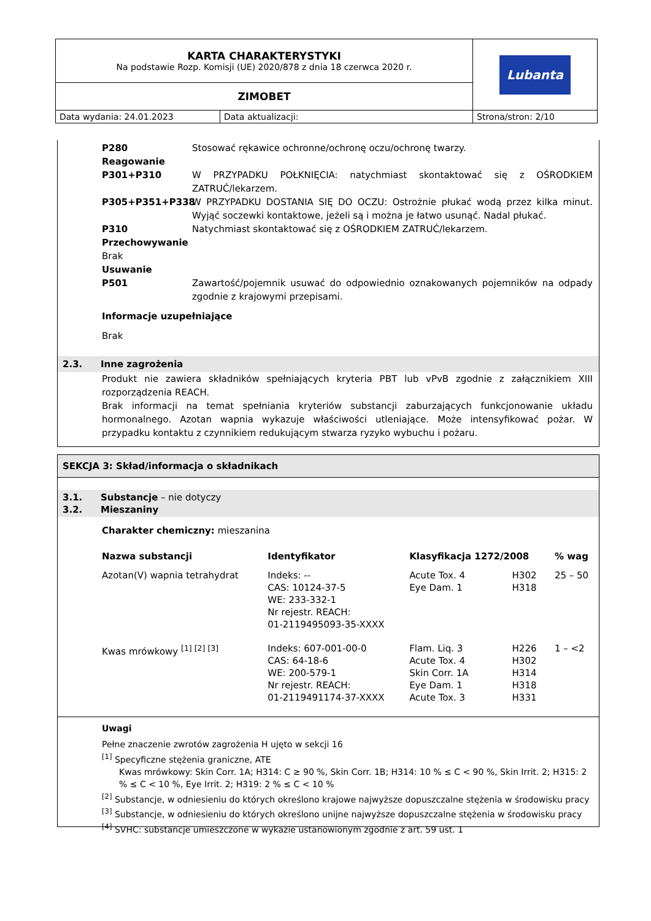| KARTA CHARAKTERYSTYKI Na podstawie Rozp. Komisji (UE) 2020/878 z dnia 18 czerwca 2020 r. | Lubanta |
| ZIMOBET | |
| Data wydania: 24.01.2023 Data aktualizacji: Strona/stron: 2/10 | |
P280 Stosować rękawice ochronne/ochronę oczu/ochronę twarzy.
Reagowanie
P301+P310 W PRZYPADKU POŁKNIĘCIA: natychmiast skontaktować się z OŚRODKIEM ZATRUĆ/lekarzem.
P305+P351+P338 W PRZYPADKU DOSTANIA SIĘ DO OCZU: Ostrożnie płukać wodą przez kilka minut. Wyjąć soczewki kontaktowe, jeżeli są i można je łatwo usunąć. Nadal płukać.
P310 Natychmiast skontaktować się z OŚRODKIEM ZATRUĆ/lekarzem.
Przechowywanie
Brak
Usuwanie
P501 Zawartość/pojemnik usuwać do odpowiednio oznakowanych pojemników na odpady zgodnie z krajowymi przepisami.
Informacje uzupełniające
Brak
2.3. Inne zagrożenia
Produkt nie zawiera składników spełniających kryteria PBT lub vPvB zgodnie z załącznikiem XIII rozporządzenia REACH.
Brak informacji na temat spełniania kryteriów substancji zaburzających funkcjonowanie układu hormonalnego. Azotan wapnia wykazuje właściwości utleniające. Może intensyfikować pożar. W przypadku kontaktu z czynnikiem redukującym stwarza ryzyko wybuchu i pożaru.
SEKCJA 3: Skład/informacja o składnikach
3.1. Substancje – nie dotyczy
3.2. Mieszaniny
Charakter chemiczny: mieszanina
| Nazwa substancji | Identyfikator | Klasyfikacja 1272/2008 | | % wag |
| --- | --- | --- | --- | --- |
| Azotan(V) wapnia tetrahydrat | Indeks: -- CAS: 10124-37-5 WE: 233-332-1 Nr rejestr. REACH: 01-2119495093-35-XXXX | Acute Tox. 4 Eye Dam. 1 | H302 H318 | 25 – 50 |
| Kwas mrówkowy <sup>[1] [2] [3]</sup> | Indeks: 607-001-00-0 CAS: 64-18-6 WE: 200-579-1 Nr rejestr. REACH: 01-2119491174-37-XXXX | Flam. Liq. 3 Acute Tox. 4 Skin Corr. 1A Eye Dam. 1 Acute Tox. 3 | H226 H302 H314 H318 H331 | 1 – <2 |
Uwagi
Pełne znaczenie zwrotów zagrożenia H ujęto w sekcji 16
<sup>[1]</sup> Specyficzne stężenia graniczne, ATE
Kwas mrówkowy: Skin Corr. 1A; H314: C ≥ 90 %, Skin Corr. 1B; H314: 10 % ≤ C < 90 %, Skin Irrit. 2; H315: 2 % ≤ C < 10 %, Eye Irrit. 2; H319: 2 % ≤ C < 10 %
<sup>[2]</sup> Substancje, w odniesieniu do których określono krajowe najwyższe dopuszczalne stężenia w środowisku pracy
<sup>[3]</sup> Substancje, w odniesieniu do których określono unijne najwyższe dopuszczalne stężenia w środowisku pracy
<sup>[4]</sup> SVHC: substancje umieszczone w wykazie ustanowionym zgodnie z art. 59 ust. 1